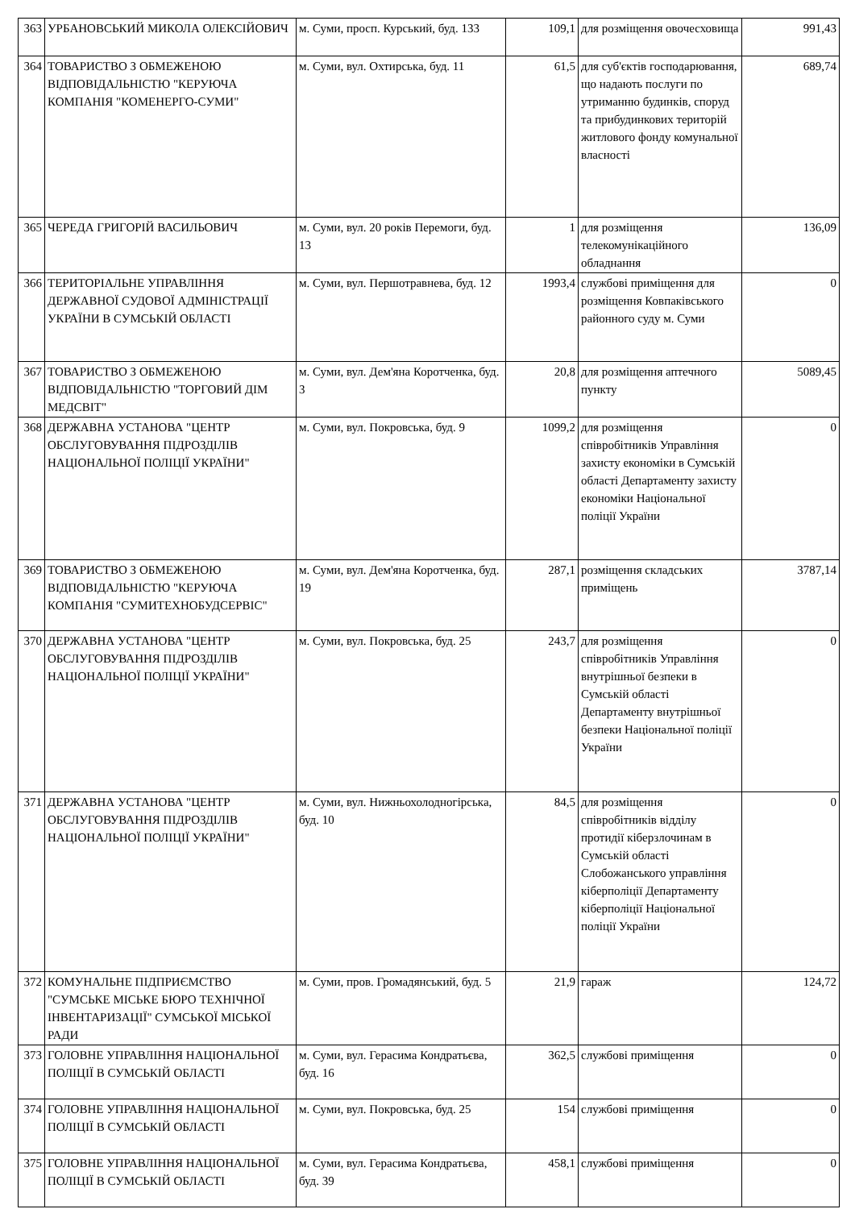| 363 | УРБАНОВСЬКИЙ МИКОЛА ОЛЕКСІЙОВИЧ | м. Суми, просп. Курський, буд. 133 | 109,1 | для розміщення овочесховища | 991,43 |
| 364 | ТОВАРИСТВО З ОБМЕЖЕНОЮ ВІДПОВІДАЛЬНІСТЮ "КЕРУЮЧА КОМПАНІЯ "КОМЕНЕРГО-СУМИ" | м. Суми, вул. Охтирська, буд. 11 | 61,5 | для суб'єктів господарювання, що надають послуги по утриманню будинків, споруд та прибудинкових територій житлового фонду комунальної власності | 689,74 |
| 365 | ЧЕРЕДА ГРИГОРІЙ ВАСИЛЬОВИЧ | м. Суми, вул. 20 років Перемоги, буд. 13 | 1 | для розміщення телекомунікаційного обладнання | 136,09 |
| 366 | ТЕРИТОРІАЛЬНЕ УПРАВЛІННЯ ДЕРЖАВНОЇ СУДОВОЇ АДМІНІСТРАЦІЇ УКРАЇНИ В СУМСЬКІЙ ОБЛАСТІ | м. Суми, вул. Першотравнева, буд. 12 | 1993,4 | службові приміщення для розміщення Ковпаківського районного суду м. Суми | 0 |
| 367 | ТОВАРИСТВО З ОБМЕЖЕНОЮ ВІДПОВІДАЛЬНІСТЮ "ТОРГОВИЙ ДІМ МЕДСВІТ" | м. Суми, вул. Дем'яна Коротченка, буд. 3 | 20,8 | для розміщення аптечного пункту | 5089,45 |
| 368 | ДЕРЖАВНА УСТАНОВА "ЦЕНТР ОБСЛУГОВУВАННЯ ПІДРОЗДІЛІВ НАЦІОНАЛЬНОЇ ПОЛІЦІЇ УКРАЇНИ" | м. Суми, вул. Покровська, буд. 9 | 1099,2 | для розміщення співробітників Управління захисту економіки в Сумській області Департаменту захисту економіки Національної поліції України | 0 |
| 369 | ТОВАРИСТВО З ОБМЕЖЕНОЮ ВІДПОВІДАЛЬНІСТЮ "КЕРУЮЧА КОМПАНІЯ "СУМИТЕХНОБУДСЕРВІС" | м. Суми, вул. Дем'яна Коротченка, буд. 19 | 287,1 | розміщення складських приміщень | 3787,14 |
| 370 | ДЕРЖАВНА УСТАНОВА "ЦЕНТР ОБСЛУГОВУВАННЯ ПІДРОЗДІЛІВ НАЦІОНАЛЬНОЇ ПОЛІЦІЇ УКРАЇНИ" | м. Суми, вул. Покровська, буд. 25 | 243,7 | для розміщення співробітників Управління внутрішньої безпеки в Сумській області Департаменту внутрішньої безпеки Національної поліції України | 0 |
| 371 | ДЕРЖАВНА УСТАНОВА "ЦЕНТР ОБСЛУГОВУВАННЯ ПІДРОЗДІЛІВ НАЦІОНАЛЬНОЇ ПОЛІЦІЇ УКРАЇНИ" | м. Суми, вул. Нижньохолодногірська, буд. 10 | 84,5 | для розміщення співробітників відділу протидії кіберзлочинам в Сумській області Слобожанського управління кіберполіції Департаменту кіберполіції Національної поліції України | 0 |
| 372 | КОМУНАЛЬНЕ ПІДПРИЄМСТВО "СУМСЬКЕ МІСЬКЕ БЮРО ТЕХНІЧНОЇ ІНВЕНТАРИЗАЦІЇ" СУМСЬКОЇ МІСЬКОЇ РАДИ | м. Суми, пров. Громадянський, буд. 5 | 21,9 | гараж | 124,72 |
| 373 | ГОЛОВНЕ УПРАВЛІННЯ НАЦІОНАЛЬНОЇ ПОЛІЦІЇ В СУМСЬКІЙ ОБЛАСТІ | м. Суми, вул. Герасима Кондратьєва, буд. 16 | 362,5 | службові приміщення | 0 |
| 374 | ГОЛОВНЕ УПРАВЛІННЯ НАЦІОНАЛЬНОЇ ПОЛІЦІЇ В СУМСЬКІЙ ОБЛАСТІ | м. Суми, вул. Покровська, буд. 25 | 154 | службові приміщення | 0 |
| 375 | ГОЛОВНЕ УПРАВЛІННЯ НАЦІОНАЛЬНОЇ ПОЛІЦІЇ В СУМСЬКІЙ ОБЛАСТІ | м. Суми, вул. Герасима Кондратьєва, буд. 39 | 458,1 | службові приміщення | 0 |